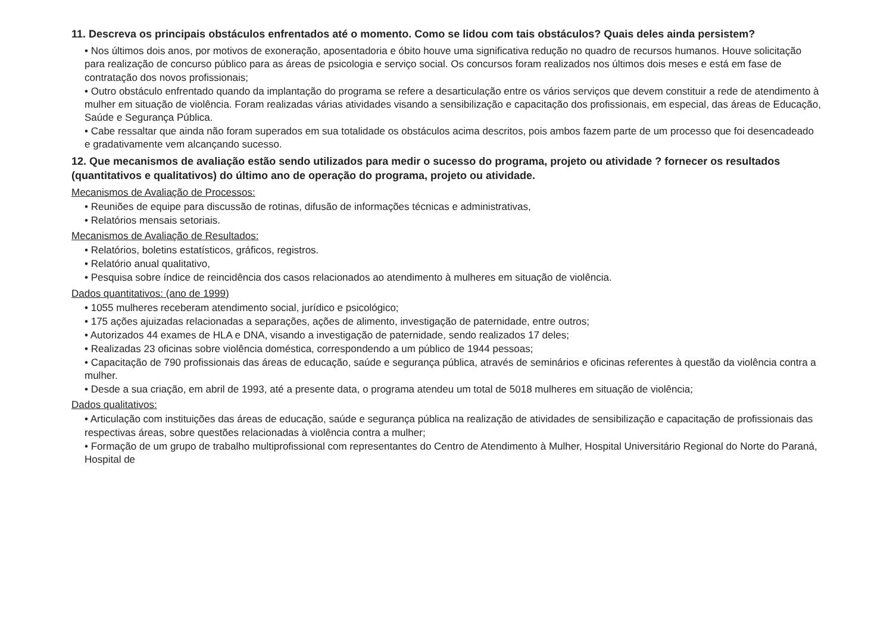11. Descreva os principais obstáculos enfrentados até o momento. Como se lidou com tais obstáculos? Quais deles ainda persistem?
• Nos últimos dois anos, por motivos de exoneração, aposentadoria e óbito houve uma significativa redução no quadro de recursos humanos. Houve solicitação para realização de concurso público para as áreas de psicologia e serviço social. Os concursos foram realizados nos últimos dois meses e está em fase de contratação dos novos profissionais;
• Outro obstáculo enfrentado quando da implantação do programa se refere a desarticulação entre os vários serviços que devem constituir a rede de atendimento à mulher em situação de violência. Foram realizadas várias atividades visando a sensibilização e capacitação dos profissionais, em especial, das áreas de Educação, Saúde e Segurança Pública.
• Cabe ressaltar que ainda não foram superados em sua totalidade os obstáculos acima descritos, pois ambos fazem parte de um processo que foi desencadeado e gradativamente vem alcançando sucesso.
12. Que mecanismos de avaliação estão sendo utilizados para medir o sucesso do programa, projeto ou atividade ? fornecer os resultados (quantitativos e qualitativos) do último ano de operação do programa, projeto ou atividade.
Mecanismos de Avaliação de Processos:
• Reuniões de equipe para discussão de rotinas, difusão de informações técnicas e administrativas,
• Relatórios mensais setoriais.
Mecanismos de Avaliação de Resultados:
• Relatórios, boletins estatísticos, gráficos, registros.
• Relatório anual qualitativo,
• Pesquisa sobre índice de reincidência dos casos relacionados ao atendimento à mulheres em situação de violência.
Dados quantitativos: (ano de 1999)
• 1055 mulheres receberam atendimento social, jurídico e psicológico;
• 175 ações ajuizadas relacionadas a separações, ações de alimento, investigação de paternidade, entre outros;
• Autorizados 44 exames de HLA e DNA, visando a investigação de paternidade, sendo realizados 17 deles;
• Realizadas 23 oficinas sobre violência doméstica, correspondendo a um público de 1944 pessoas;
• Capacitação de 790 profissionais das áreas de educação, saúde e segurança pública, através de seminários e oficinas referentes à questão da violência contra a mulher.
• Desde a sua criação, em abril de 1993, até a presente data, o programa atendeu um total de 5018 mulheres em situação de violência;
Dados qualitativos:
• Articulação com instituições das áreas de educação, saúde e segurança pública na realização de atividades de sensibilização e capacitação de profissionais das respectivas áreas, sobre questões relacionadas à violência contra a mulher;
• Formação de um grupo de trabalho multiprofissional com representantes do Centro de Atendimento à Mulher, Hospital Universitário Regional do Norte do Paraná, Hospital de